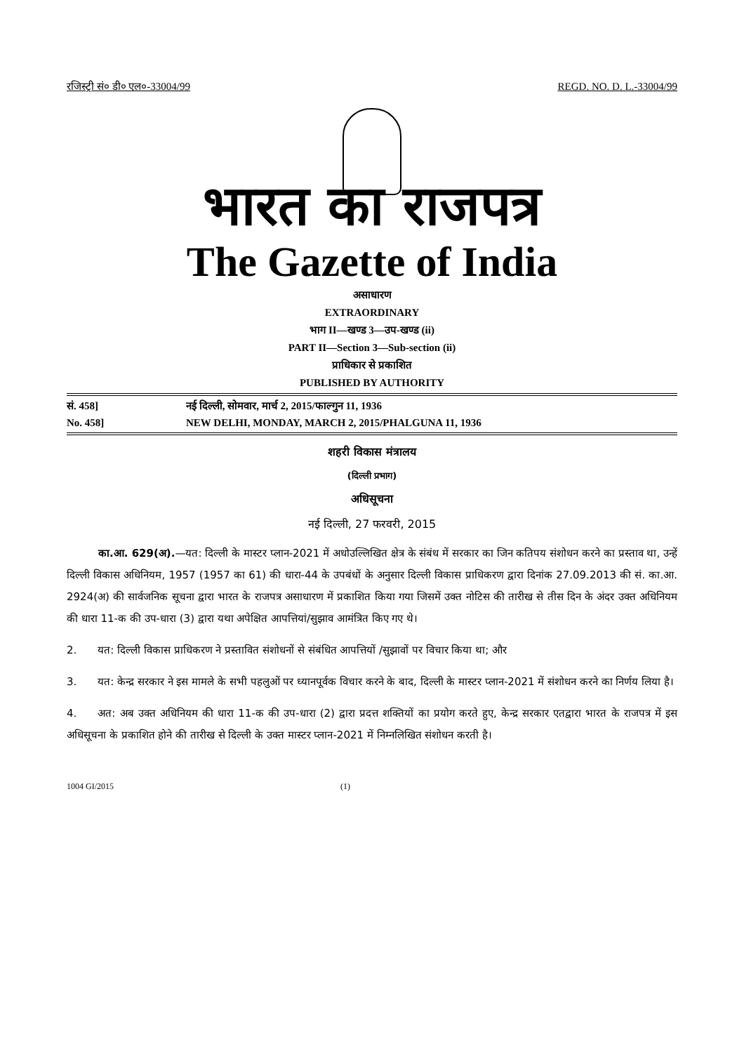रजिस्ट्री सं० डी० एल०-33004/99 REGD. NO. D. L.-33004/99
भारत का राजपत्र
The Gazette of India
असाधारण
EXTRAORDINARY
भाग II—खण्ड 3—उप-खण्ड (ii)
PART II—Section 3—Sub-section (ii)
प्राधिकार से प्रकाशित
PUBLISHED BY AUTHORITY
सं. 458] नई दिल्ली, सोमवार, मार्च 2, 2015/फाल्गुन 11, 1936
No. 458] NEW DELHI, MONDAY, MARCH 2, 2015/PHALGUNA 11, 1936
शहरी विकास मंत्रालय
(दिल्ली प्रभाग)
अधिसूचना
नई दिल्ली, 27 फरवरी, 2015
   का.आ. 629(अ).—यत: दिल्ली के मास्टर प्लान-2021 में अधोउल्लिखित क्षेत्र के संबंध में सरकार का जिन कतिपय संशोधन करने का प्रस्ताव था, उन्हें दिल्ली विकास अधिनियम, 1957 (1957 का 61) की धारा-44 के उपबंधों के अनुसार दिल्ली विकास प्राधिकरण द्वारा दिनांक 27.09.2013 की सं. का.आ. 2924(अ) की सार्वजनिक सूचना द्वारा भारत के राजपत्र असाधारण में प्रकाशित किया गया जिसमें उक्त नोटिस की तारीख से तीस दिन के अंदर उक्त अधिनियम की धारा 11-क की उप-धारा (3) द्वारा यथा अपेक्षित आपत्तियां/सुझाव आमंत्रित किए गए थे।
2.  यत: दिल्ली विकास प्राधिकरण ने प्रस्तावित संशोधनों से संबंधित आपत्तियों /सुझावों पर विचार किया था; और
3.  यत: केन्द्र सरकार ने इस मामले के सभी पहलुओं पर ध्यानपूर्वक विचार करने के बाद, दिल्ली के मास्टर प्लान-2021 में संशोधन करने का निर्णय लिया है।
4.  अत: अब उक्त अधिनियम की धारा 11-क की उप-धारा (2) द्वारा प्रदत्त शक्तियों का प्रयोग करते हुए, केन्द्र सरकार एतद्वारा भारत के राजपत्र में इस अधिसूचना के प्रकाशित होने की तारीख से दिल्ली के उक्त मास्टर प्लान-2021 में निम्नलिखित संशोधन करती है।
1004 GI/2015 (1)